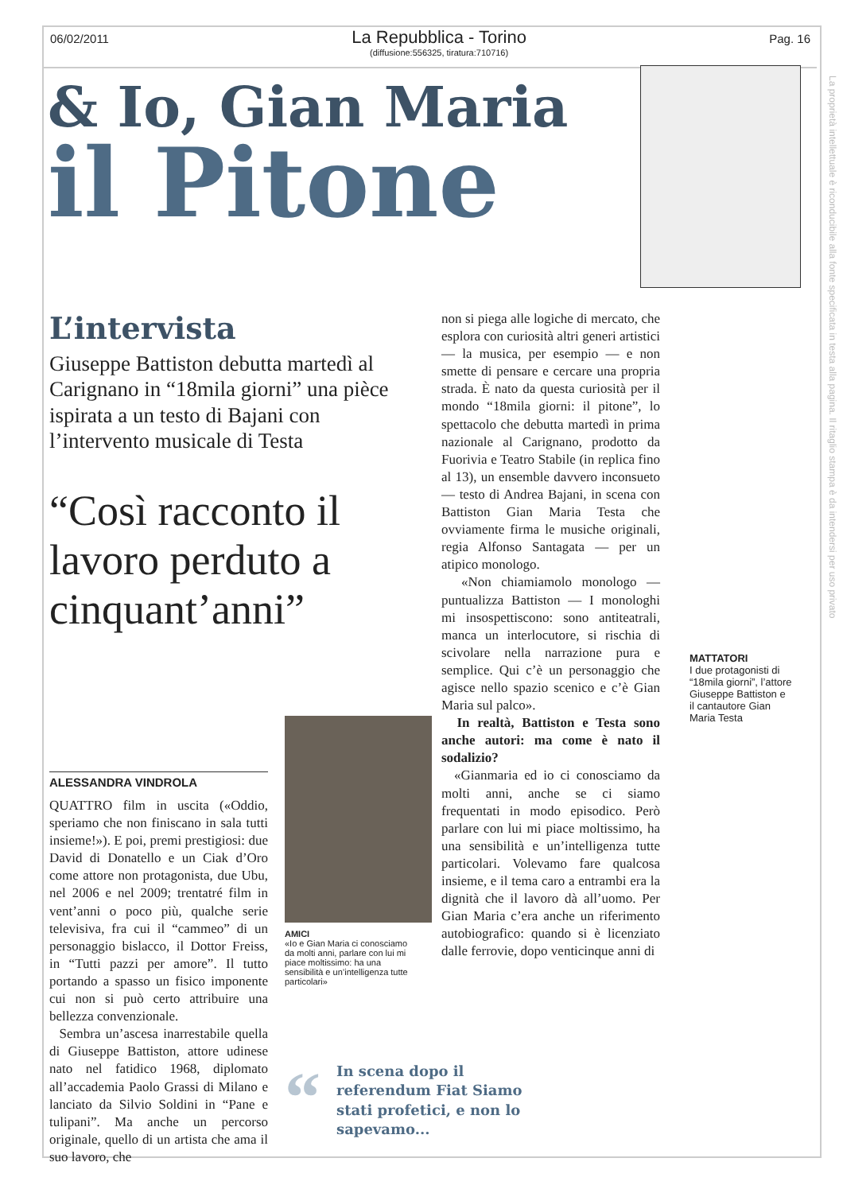06/02/2011
La Repubblica - Torino
(diffusione:556325, tiratura:710716)
Pag. 16
La proprietà intellettuale è riconducibile alla fonte specificata in testa alla pagina. Il ritaglio stampa è da intendersi per uso privato
& Io, Gian Maria
il Pitone
L’intervista
Giuseppe Battiston debutta martedì al Carignano in “18mila giorni” una pièce ispirata a un testo di Bajani con l’intervento musicale di Testa
“Così racconto il lavoro perduto a cinquant’anni”
ALESSANDRA VINDROLA
QUATTRO film in uscita («Oddio, speriamo che non finiscano in sala tutti insieme!»). E poi, premi prestigiosi: due David di Donatello e un Ciak d’Oro come attore non protagonista, due Ubu, nel 2006 e nel 2009; trentatré film in vent’anni o poco più, qualche serie televisiva, fra cui il “cammeo” di un personaggio bislacco, il Dottor Freiss, in “Tutti pazzi per amore”. Il tutto portando a spasso un fisico imponente cui non si può certo attribuire una bellezza convenzionale.
Sembra un’ascesa inarrestabile quella di Giuseppe Battiston, attore udinese nato nel fatidico 1968, diplomato all’accademia Paolo Grassi di Milano e lanciato da Silvio Soldini in “Pane e tulipani”. Ma anche un percorso originale, quello di un artista che ama il suo lavoro, che
AMICI
«Io e Gian Maria ci conosciamo da molti anni, parlare con lui mi piace moltissimo: ha una sensibilità e un’intelligenza tutte particolari»
non si piega alle logiche di mercato, che esplora con curiosità altri generi artistici — la musica, per esempio — e non smette di pensare e cercare una propria strada. È nato da questa curiosità per il mondo “18mila giorni: il pitone”, lo spettacolo che debutta martedì in prima nazionale al Carignano, prodotto da Fuorivia e Teatro Stabile (in replica fino al 13), un ensemble davvero inconsueto — testo di Andrea Bajani, in scena con Battiston Gian Maria Testa che ovviamente firma le musiche originali, regia Alfonso Santagata — per un atipico monologo.
«Non chiamiamolo monologo — puntualizza Battiston — I monologhi mi insospettiscono: sono antiteatrali, manca un interlocutore, si rischia di scivolare nella narrazione pura e semplice. Qui c’è un personaggio che agisce nello spazio scenico e c’è Gian Maria sul palco».
In realtà, Battiston e Testa sono anche autori: ma come è nato il sodalizio?
«Gianmaria ed io ci conosciamo da molti anni, anche se ci siamo frequentati in modo episodico. Però parlare con lui mi piace moltissimo, ha una sensibilità e un’intelligenza tutte particolari. Volevamo fare qualcosa insieme, e il tema caro a entrambi era la dignità che il lavoro dà all’uomo. Per Gian Maria c’era anche un riferimento autobiografico: quando si è licenziato dalle ferrovie, dopo venticinque anni di
MATTATORI
I due protagonisti di “18mila giorni”, l’attore Giuseppe Battiston e il cantautore Gian Maria Testa
“
In scena dopo il referendum Fiat Siamo stati profetici, e non lo sapevamo...